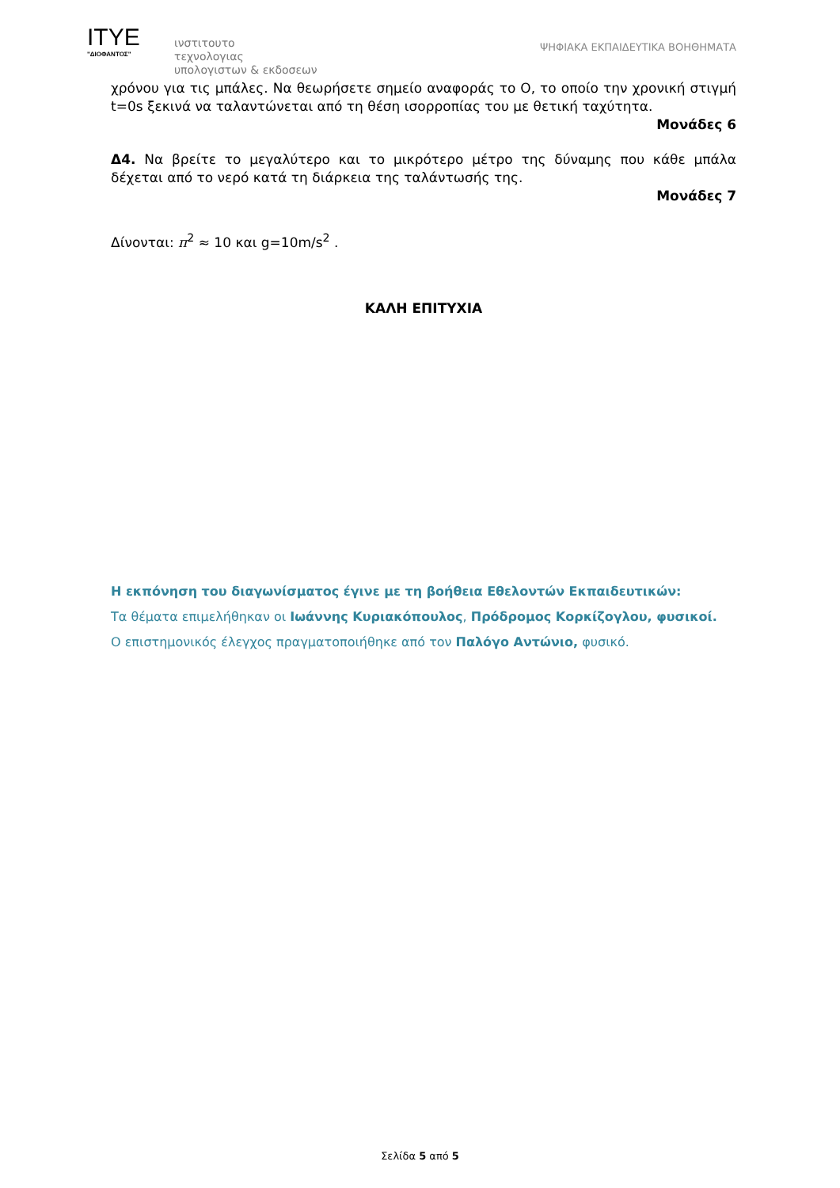ITYE
"ΔΙΟΦΑΝΤΟΣ"
ινστιτουτο
τεχνολογιας
υπολογιστων & εκδοσεων
ΨΗΦΙΑΚΑ ΕΚΠΑΙΔΕΥΤΙΚΑ ΒΟΗΘΗΜΑΤΑ
χρόνου για τις μπάλες. Να θεωρήσετε σημείο αναφοράς το Ο, το οποίο την χρονική στιγμή t=0s ξεκινά να ταλαντώνεται από τη θέση ισορροπίας του με θετική ταχύτητα.
Μονάδες 6
Δ4. Να βρείτε το μεγαλύτερο και το μικρότερο μέτρο της δύναμης που κάθε μπάλα δέχεται από το νερό κατά τη διάρκεια της ταλάντωσής της.
Μονάδες 7
Δίνονται: π<sup>2</sup> ≈ 10 και g=10m/s<sup>2</sup> .
ΚΑΛΗ ΕΠΙΤΥΧΙΑ
Η εκπόνηση του διαγωνίσματος έγινε με τη βοήθεια Εθελοντών Εκπαιδευτικών:
Τα θέματα επιμελήθηκαν οι Ιωάννης Κυριακόπουλος, Πρόδρομος Κορκίζογλου, φυσικοί.
Ο επιστημονικός έλεγχος πραγματοποιήθηκε από τον Παλόγο Αντώνιο, φυσικό.
Σελίδα 5 από 5